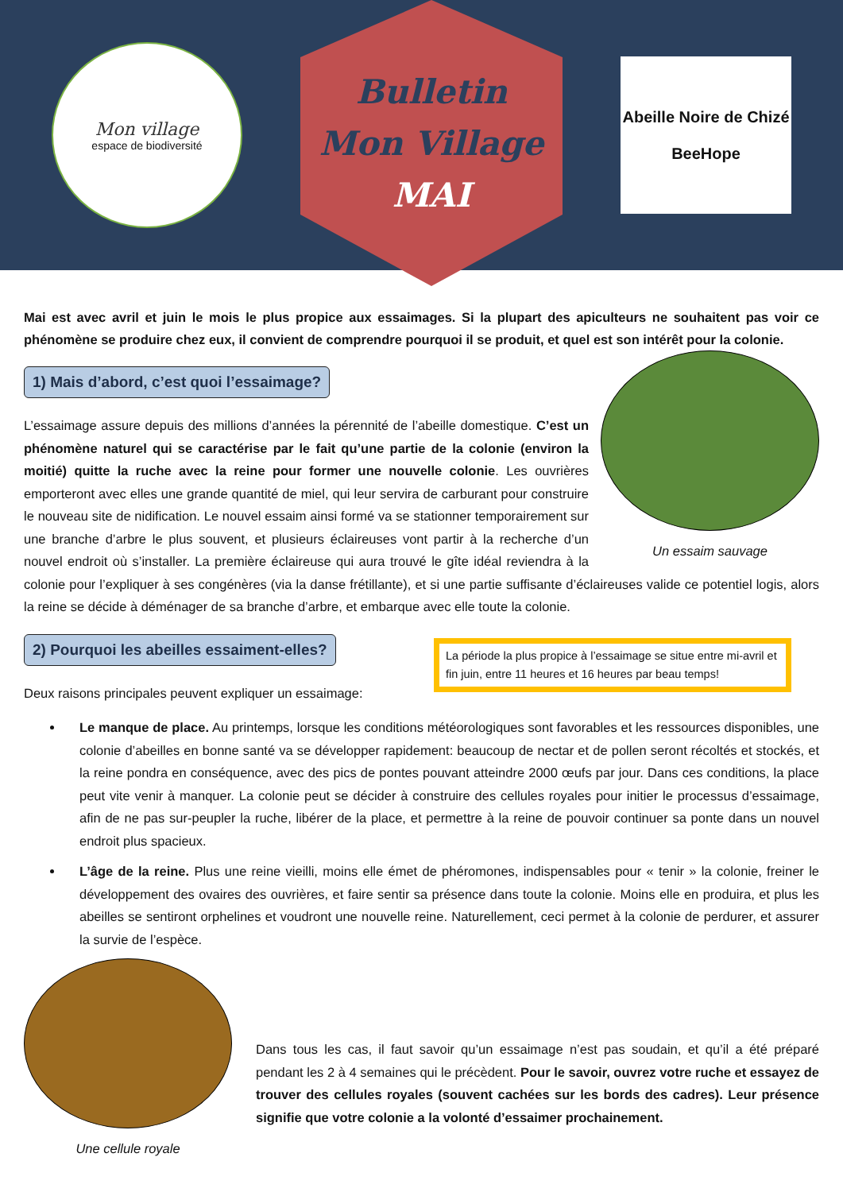Mon village
espace de biodiversité
Bulletin
Mon Village
MAI
Abeille Noire de Chizé
BeeHope
Mai est avec avril et juin le mois le plus propice aux essaimages. Si la plupart des apiculteurs ne souhaitent pas voir ce phénomène se produire chez eux, il convient de comprendre pourquoi il se produit, et quel est son intérêt pour la colonie.
1) Mais d’abord, c’est quoi l’essaimage?
Un essaim sauvage
L’essaimage assure depuis des millions d’années la pérennité de l’abeille domestique. C’est un phénomène naturel qui se caractérise par le fait qu’une partie de la colonie (environ la moitié) quitte la ruche avec la reine pour former une nouvelle colonie. Les ouvrières emporteront avec elles une grande quantité de miel, qui leur servira de carburant pour construire le nouveau site de nidification. Le nouvel essaim ainsi formé va se stationner temporairement sur une branche d’arbre le plus souvent, et plusieurs éclaireuses vont partir à la recherche d’un nouvel endroit où s’installer. La première éclaireuse qui aura trouvé le gîte idéal reviendra à la colonie pour l’expliquer à ses congénères (via la danse frétillante), et si une partie suffisante d’éclaireuses valide ce potentiel logis, alors la reine se décide à déménager de sa branche d’arbre, et embarque avec elle toute la colonie.
2) Pourquoi les abeilles essaiment-elles?
Deux raisons principales peuvent expliquer un essaimage:
La période la plus propice à l’essaimage se situe entre mi-avril et fin juin, entre 11 heures et 16 heures par beau temps!
Le manque de place. Au printemps, lorsque les conditions météorologiques sont favorables et les ressources disponibles, une colonie d’abeilles en bonne santé va se développer rapidement: beaucoup de nectar et de pollen seront récoltés et stockés, et la reine pondra en conséquence, avec des pics de pontes pouvant atteindre 2000 œufs par jour. Dans ces conditions, la place peut vite venir à manquer. La colonie peut se décider à construire des cellules royales pour initier le processus d’essaimage, afin de ne pas sur-peupler la ruche, libérer de la place, et permettre à la reine de pouvoir continuer sa ponte dans un nouvel endroit plus spacieux.
L’âge de la reine. Plus une reine vieilli, moins elle émet de phéromones, indispensables pour « tenir » la colonie, freiner le développement des ovaires des ouvrières, et faire sentir sa présence dans toute la colonie. Moins elle en produira, et plus les abeilles se sentiront orphelines et voudront une nouvelle reine. Naturellement, ceci permet à la colonie de perdurer, et assurer la survie de l’espèce.
Une cellule royale
Dans tous les cas, il faut savoir qu’un essaimage n’est pas soudain, et qu’il a été préparé pendant les 2 à 4 semaines qui le précèdent. Pour le savoir, ouvrez votre ruche et essayez de trouver des cellules royales (souvent cachées sur les bords des cadres). Leur présence signifie que votre colonie a la volonté d’essaimer prochainement.